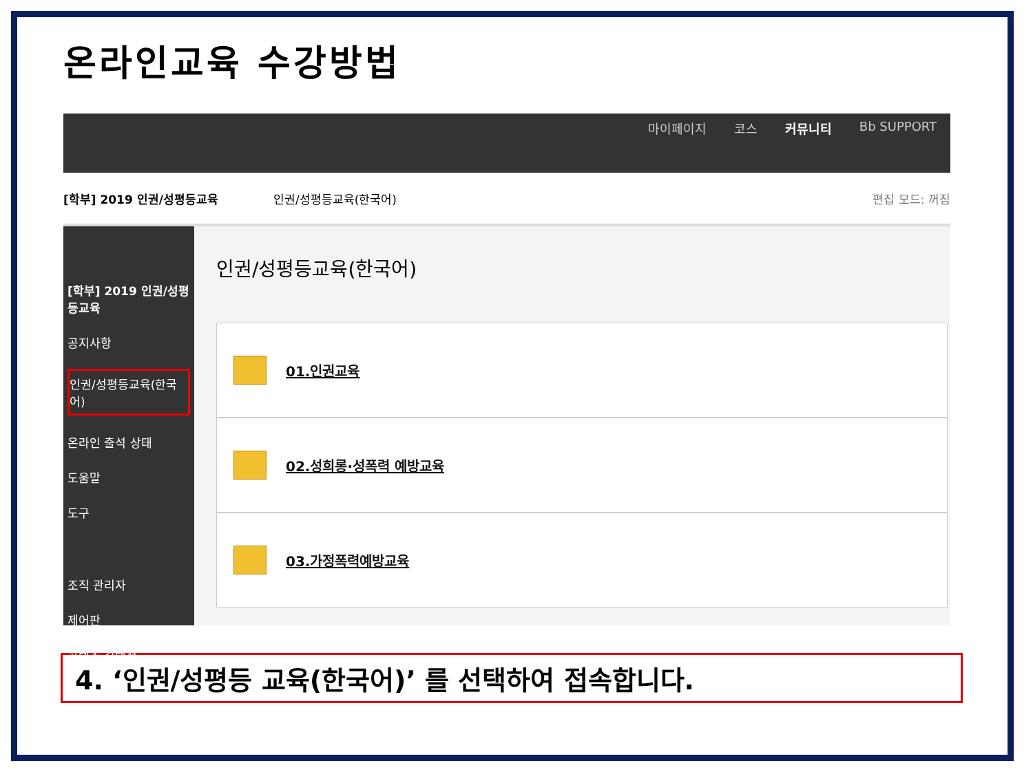온라인교육 수강방법
마이페이지 코스 커뮤니티 Bb SUPPORT
[학부] 2019 인권/성평등교육 인권/성평등교육(한국어) 편집 모드: 꺼짐
[학부] 2019 인권/성평등교육
공지사항
인권/성평등교육(한국어)
온라인 출석 상태
도움말
도구
조직 관리자
제어판
콘텐츠 컬렉션
인권/성평등교육(한국어)
01.인권교육
02.성희롱·성폭력 예방교육
03.가정폭력예방교육
4. ‘인권/성평등 교육(한국어)’ 를 선택하여 접속합니다.